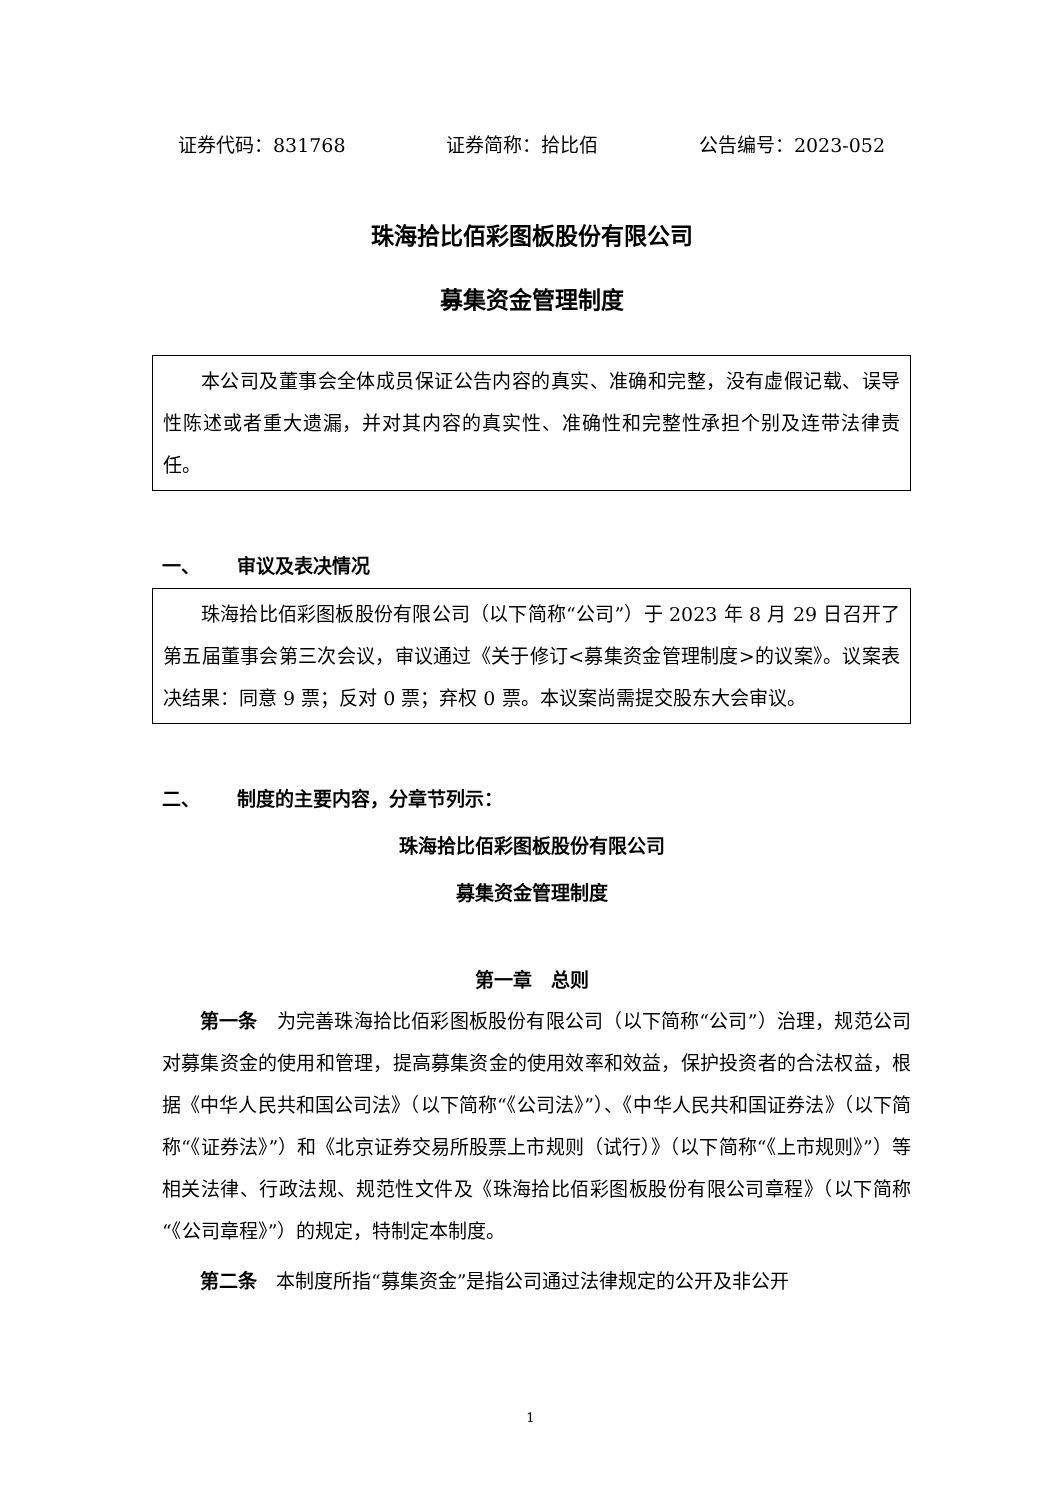证券代码：831768 证券简称：拾比佰 公告编号：2023-052
珠海拾比佰彩图板股份有限公司
募集资金管理制度
本公司及董事会全体成员保证公告内容的真实、准确和完整，没有虚假记载、误导性陈述或者重大遗漏，并对其内容的真实性、准确性和完整性承担个别及连带法律责任。
一、 审议及表决情况
珠海拾比佰彩图板股份有限公司（以下简称“公司”）于 2023 年 8 月 29 日召开了第五届董事会第三次会议，审议通过《关于修订<募集资金管理制度>的议案》。议案表决结果：同意 9 票；反对 0 票；弃权 0 票。本议案尚需提交股东大会审议。
二、 制度的主要内容，分章节列示：
珠海拾比佰彩图板股份有限公司
募集资金管理制度
第一章　总则
第一条　为完善珠海拾比佰彩图板股份有限公司（以下简称“公司”）治理，规范公司对募集资金的使用和管理，提高募集资金的使用效率和效益，保护投资者的合法权益，根据《中华人民共和国公司法》（以下简称“《公司法》”）、《中华人民共和国证券法》（以下简称“《证券法》”）和《北京证券交易所股票上市规则（试行）》（以下简称“《上市规则》”）等相关法律、行政法规、规范性文件及《珠海拾比佰彩图板股份有限公司章程》（以下简称“《公司章程》”）的规定，特制定本制度。
第二条　本制度所指“募集资金”是指公司通过法律规定的公开及非公开
1